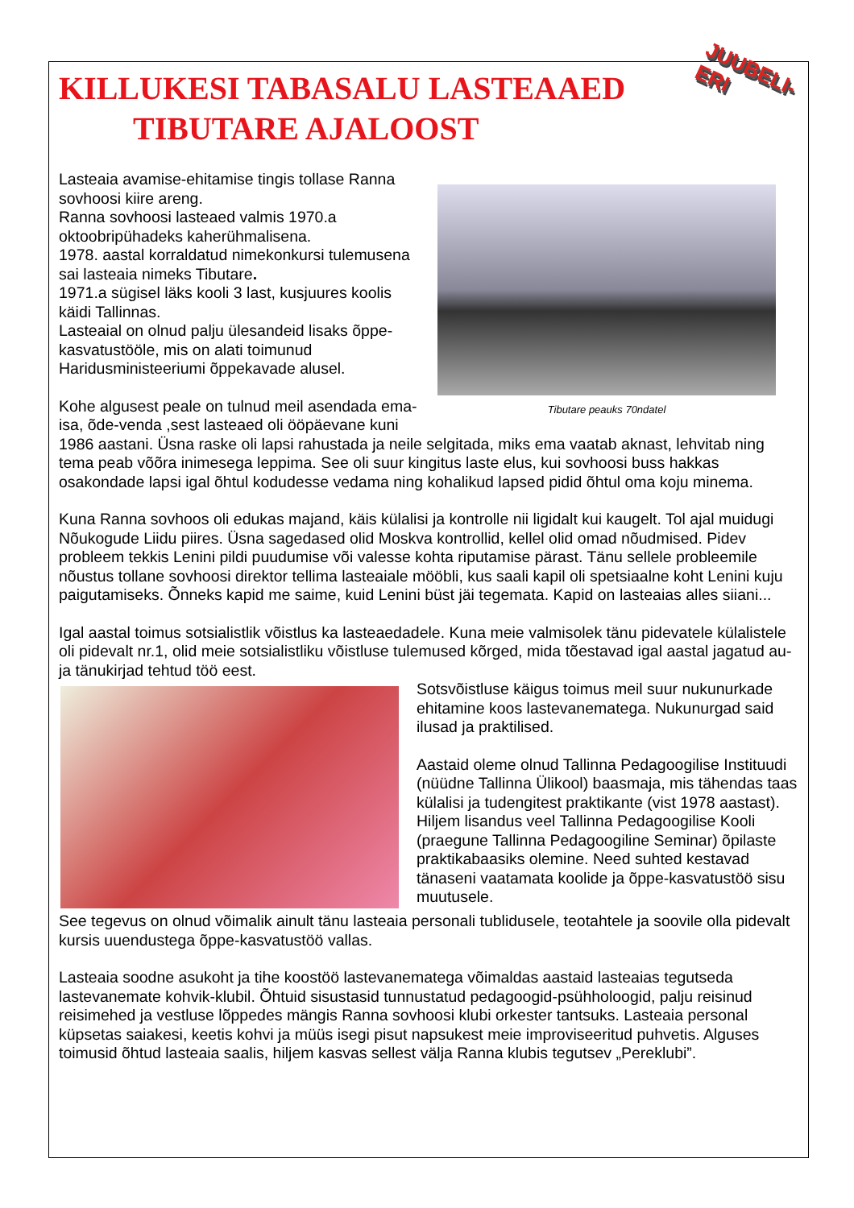KILLUKESI TABASALU LASTEAAED
TIBUTARE AJALOOST
JUUBELI-ERI
Tibutare peauks 70ndatel
Lasteaia avamise-ehitamise tingis tollase Ranna sovhoosi kiire areng.
Ranna sovhoosi lasteaed valmis 1970.a oktoobripühadeks kaherühmalisena.
1978. aastal korraldatud nimekonkursi tulemusena sai lasteaia nimeks Tibutare.
1971.a sügisel läks kooli 3 last, kusjuures koolis käidi Tallinnas.
Lasteaial on olnud palju ülesandeid lisaks õppe-kasvatustööle, mis on alati toimunud Haridusministeeriumi õppekavade alusel.
Kohe algusest peale on tulnud meil asendada ema-isa, õde-venda ,sest lasteaed oli ööpäevane kuni 1986 aastani. Üsna raske oli lapsi rahustada ja neile selgitada, miks ema vaatab aknast, lehvitab ning tema peab võõra inimesega leppima. See oli suur kingitus laste elus, kui sovhoosi buss hakkas osakondade lapsi igal õhtul kodudesse vedama ning kohalikud lapsed pidid õhtul oma koju minema.
Kuna Ranna sovhoos oli edukas majand, käis külalisi ja kontrolle nii ligidalt kui kaugelt. Tol ajal muidugi Nõukogude Liidu piires. Üsna sagedased olid Moskva kontrollid, kellel olid omad nõudmised. Pidev probleem tekkis Lenini pildi puudumise või valesse kohta riputamise pärast. Tänu sellele probleemile nõustus tollane sovhoosi direktor tellima lasteaiale mööbli, kus saali kapil oli spetsiaalne koht Lenini kuju paigutamiseks. Õnneks kapid me saime, kuid Lenini büst jäi tegemata. Kapid on lasteaias alles siiani...
Igal aastal toimus sotsialistlik võistlus ka lasteaedadele. Kuna meie valmisolek tänu pidevatele külalistele oli pidevalt nr.1, olid meie sotsialistliku võistluse tulemused kõrged, mida tõestavad igal aastal jagatud au- ja tänukirjad tehtud töö eest.
Sotsvõistluse käigus toimus meil suur nukunurkade ehitamine koos lastevanematega. Nukunurgad said ilusad ja praktilised.
Aastaid oleme olnud Tallinna Pedagoogilise Instituudi (nüüdne Tallinna Ülikool) baasmaja, mis tähendas taas külalisi ja tudengitest praktikante (vist 1978 aastast). Hiljem lisandus veel Tallinna Pedagoogilise Kooli (praegune Tallinna Pedagoogiline Seminar) õpilaste praktikabaasiks olemine. Need suhted kestavad tänaseni vaatamata koolide ja õppe-kasvatustöö sisu muutusele.
See tegevus on olnud võimalik ainult tänu lasteaia personali tublidusele, teotahtele ja soovile olla pidevalt kursis uuendustega õppe-kasvatustöö vallas.
Lasteaia soodne asukoht ja tihe koostöö lastevanematega võimaldas aastaid lasteaias tegutseda lastevanemate kohvik-klubil. Õhtuid sisustasid tunnustatud pedagoogid-psühholoogid, palju reisinud reisimehed ja vestluse lõppedes mängis Ranna sovhoosi klubi orkester tantsuks. Lasteaia personal küpsetas saiakesi, keetis kohvi ja müüs isegi pisut napsukest meie improviseeritud puhvetis. Alguses toimusid õhtud lasteaia saalis, hiljem kasvas sellest välja Ranna klubis tegutsev „Pereklubi”.